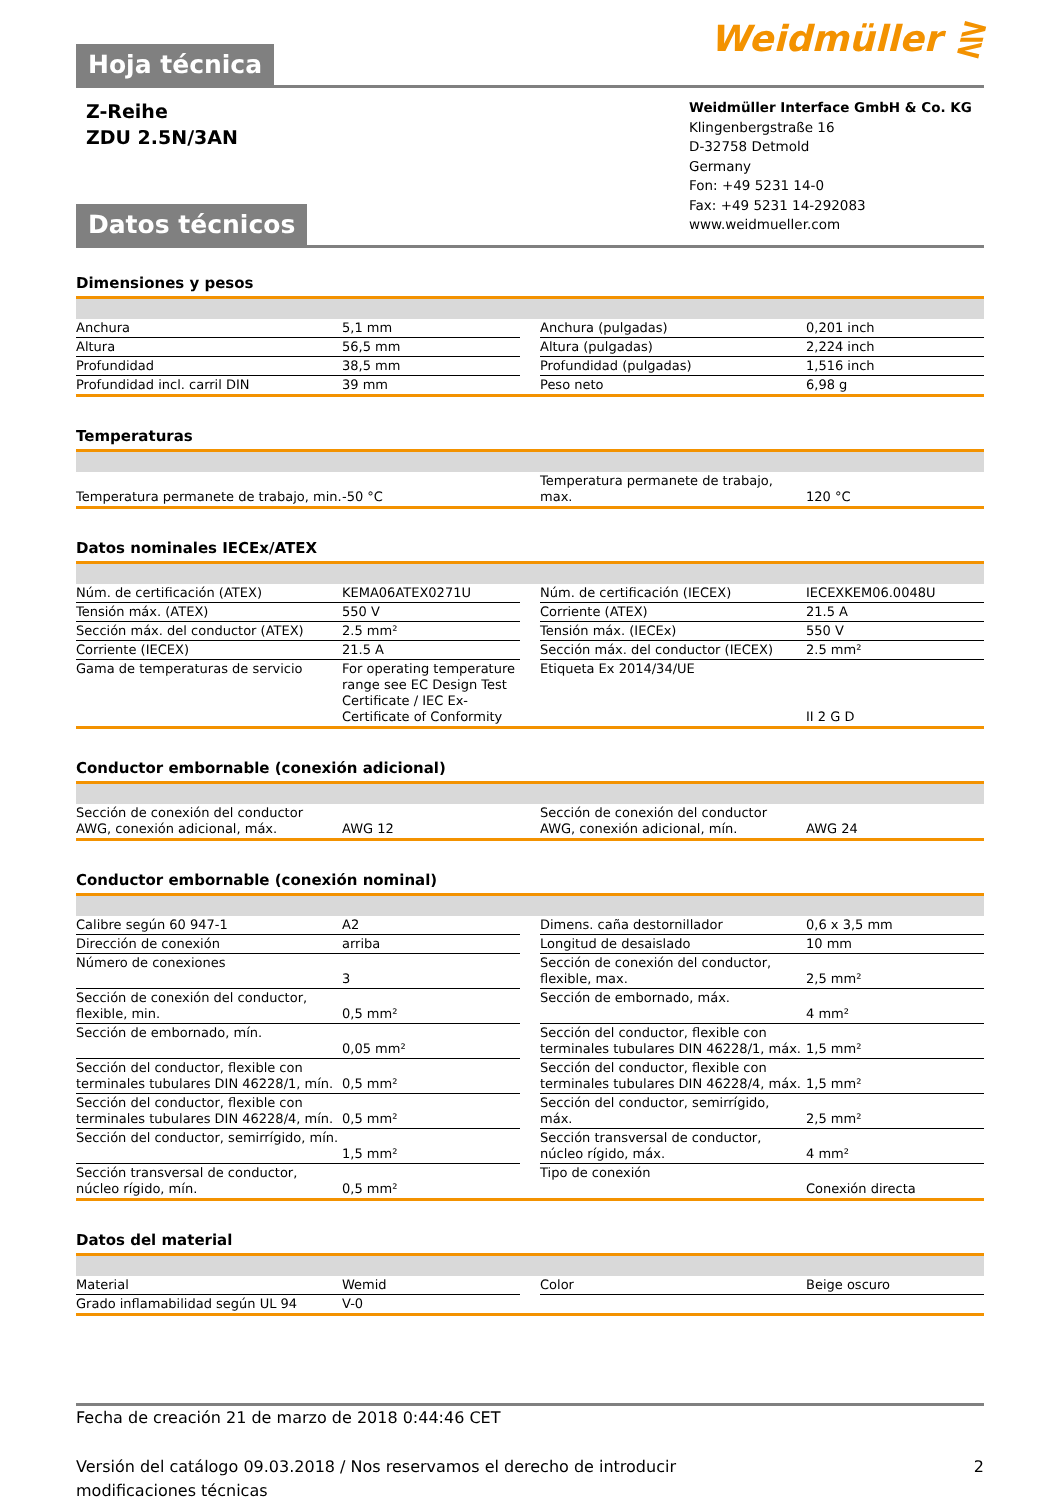Weidmüller ⋛
Hoja técnica
Z-Reihe
ZDU 2.5N/3AN
Weidmüller Interface GmbH & Co. KG
Klingenbergstraße 16
D-32758 Detmold
Germany
Fon: +49 5231 14-0
Fax: +49 5231 14-292083
www.weidmueller.com
Datos técnicos
Dimensiones y pesos
| Anchura | 5,1 mm | | Anchura (pulgadas) | 0,201 inch |
| Altura | 56,5 mm | | Altura (pulgadas) | 2,224 inch |
| Profundidad | 38,5 mm | | Profundidad (pulgadas) | 1,516 inch |
| Profundidad incl. carril DIN | 39 mm | | Peso neto | 6,98 g |
Temperaturas
| Temperatura permanete de trabajo, min. | -50 °C | | Temperatura permanete de trabajo, max. | 120 °C |
Datos nominales IECEx/ATEX
| Núm. de certificación (ATEX) | KEMA06ATEX0271U | | Núm. de certificación (IECEX) | IECEXKEM06.0048U |
| Tensión máx. (ATEX) | 550 V | | Corriente (ATEX) | 21.5 A |
| Sección máx. del conductor (ATEX) | 2.5 mm² | | Tensión máx. (IECEx) | 550 V |
| Corriente (IECEX) | 21.5 A | | Sección máx. del conductor (IECEX) | 2.5 mm² |
| Gama de temperaturas de servicio | For operating temperature range see EC Design Test Certificate / IEC Ex-Certificate of Conformity | | Etiqueta Ex 2014/34/UE | II 2 G D |
Conductor embornable (conexión adicional)
| Sección de conexión del conductor AWG, conexión adicional, máx. | AWG 12 | | Sección de conexión del conductor AWG, conexión adicional, mín. | AWG 24 |
Conductor embornable (conexión nominal)
| Calibre según 60 947-1 | A2 | | Dimens. caña destornillador | 0,6 x 3,5 mm |
| Dirección de conexión | arriba | | Longitud de desaislado | 10 mm |
| Número de conexiones | 3 | | Sección de conexión del conductor, flexible, max. | 2,5 mm² |
| Sección de conexión del conductor, flexible, min. | 0,5 mm² | | Sección de embornado, máx. | 4 mm² |
| Sección de embornado, mín. | 0,05 mm² | | Sección del conductor, flexible con terminales tubulares DIN 46228/1, máx. | 1,5 mm² |
| Sección del conductor, flexible con terminales tubulares DIN 46228/1, mín. | 0,5 mm² | | Sección del conductor, flexible con terminales tubulares DIN 46228/4, máx. | 1,5 mm² |
| Sección del conductor, flexible con terminales tubulares DIN 46228/4, mín. | 0,5 mm² | | Sección del conductor, semirrígido, máx. | 2,5 mm² |
| Sección del conductor, semirrígido, mín. | 1,5 mm² | | Sección transversal de conductor, núcleo rígido, máx. | 4 mm² |
| Sección transversal de conductor, núcleo rígido, mín. | 0,5 mm² | | Tipo de conexión | Conexión directa |
Datos del material
| Material | Wemid | | Color | Beige oscuro |
| Grado inflamabilidad según UL 94 | V-0 | | | |
Fecha de creación 21 de marzo de 2018 0:44:46 CET
Versión del catálogo 09.03.2018 / Nos reservamos el derecho de introducir modificaciones técnicas 2